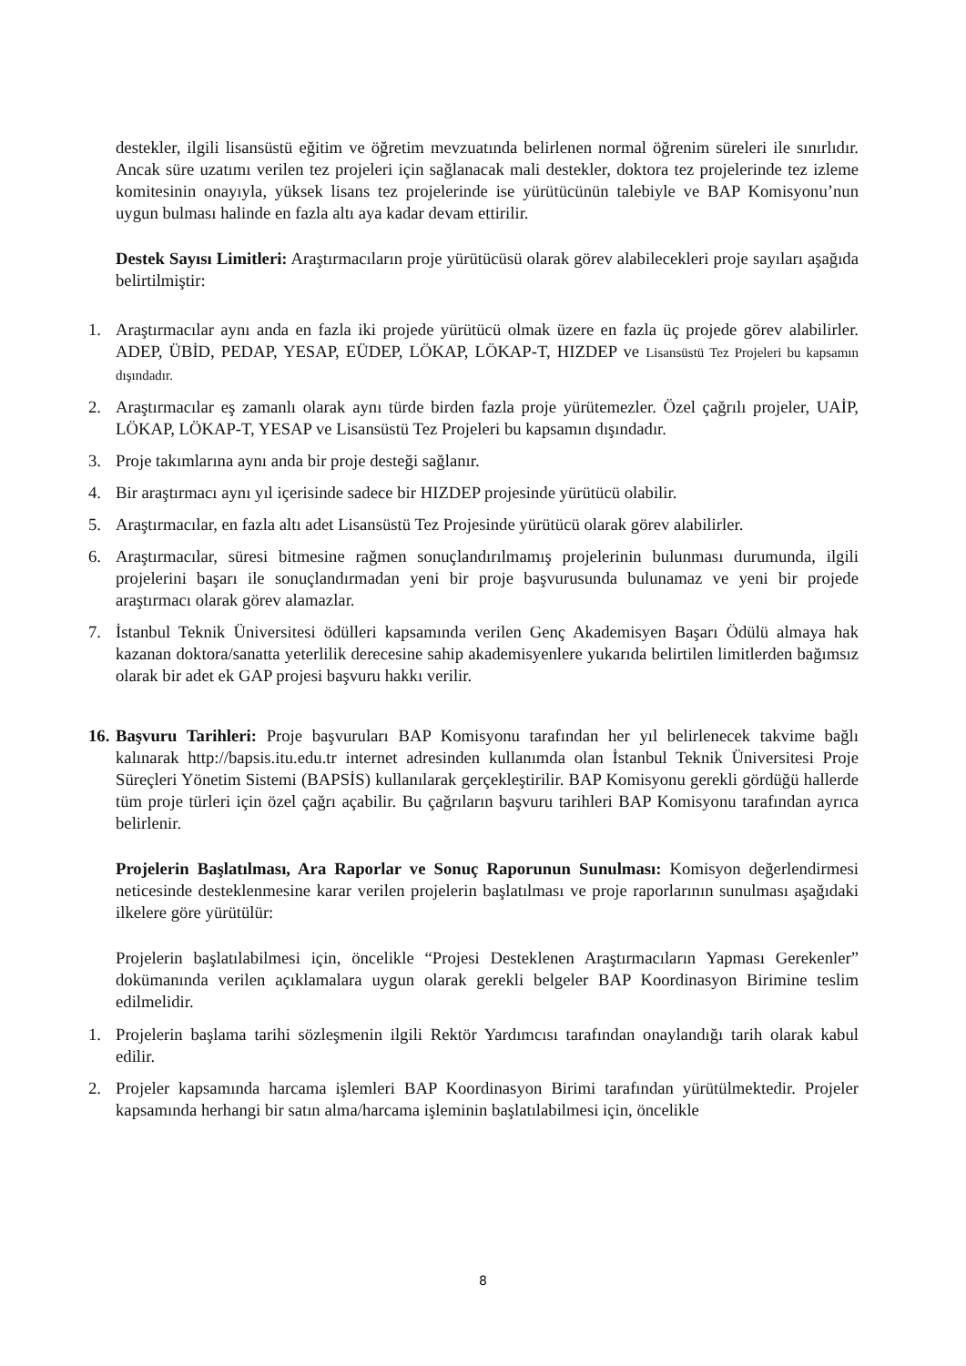destekler, ilgili lisansüstü eğitim ve öğretim mevzuatında belirlenen normal öğrenim süreleri ile sınırlıdır. Ancak süre uzatımı verilen tez projeleri için sağlanacak mali destekler, doktora tez projelerinde tez izleme komitesinin onayıyla, yüksek lisans tez projelerinde ise yürütücünün talebiyle ve BAP Komisyonu’nun uygun bulması halinde en fazla altı aya kadar devam ettirilir.
Destek Sayısı Limitleri: Araştırmacıların proje yürütücüsü olarak görev alabilecekleri proje sayıları aşağıda belirtilmiştir:
1. Araştırmacılar aynı anda en fazla iki projede yürütücü olmak üzere en fazla üç projede görev alabilirler. ADEP, ÜBİD, PEDAP, YESAP, EÜDEP, LÖKAP, LÖKAP-T, HIZDEP ve Lisansüstü Tez Projeleri bu kapsamın dışındadır.
2. Araştırmacılar eş zamanlı olarak aynı türde birden fazla proje yürütemezler. Özel çağrılı projeler, UAİP, LÖKAP, LÖKAP-T, YESAP ve Lisansüstü Tez Projeleri bu kapsamın dışındadır.
3. Proje takımlarına aynı anda bir proje desteği sağlanır.
4. Bir araştırmacı aynı yıl içerisinde sadece bir HIZDEP projesinde yürütücü olabilir.
5. Araştırmacılar, en fazla altı adet Lisansüstü Tez Projesinde yürütücü olarak görev alabilirler.
6. Araştırmacılar, süresi bitmesine rağmen sonuçlandırılmamış projelerinin bulunması durumunda, ilgili projelerini başarı ile sonuçlandırmadan yeni bir proje başvurusunda bulunamaz ve yeni bir projede araştırmacı olarak görev alamazlar.
7. İstanbul Teknik Üniversitesi ödülleri kapsamında verilen Genç Akademisyen Başarı Ödülü almaya hak kazanan doktora/sanatta yeterlilik derecesine sahip akademisyenlere yukarıda belirtilen limitlerden bağımsız olarak bir adet ek GAP projesi başvuru hakkı verilir.
16. Başvuru Tarihleri: Proje başvuruları BAP Komisyonu tarafından her yıl belirlenecek takvime bağlı kalınarak http://bapsis.itu.edu.tr internet adresinden kullanımda olan İstanbul Teknik Üniversitesi Proje Süreçleri Yönetim Sistemi (BAPSİS) kullanılarak gerçekleştirilir. BAP Komisyonu gerekli gördüğü hallerde tüm proje türleri için özel çağrı açabilir. Bu çağrıların başvuru tarihleri BAP Komisyonu tarafından ayrıca belirlenir.
Projelerin Başlatılması, Ara Raporlar ve Sonuç Raporunun Sunulması: Komisyon değerlendirmesi neticesinde desteklenmesine karar verilen projelerin başlatılması ve proje raporlarının sunulması aşağıdaki ilkelere göre yürütülür:
Projelerin başlatılabilmesi için, öncelikle “Projesi Desteklenen Araştırmacıların Yapması Gerekenler” dokümanında verilen açıklamalara uygun olarak gerekli belgeler BAP Koordinasyon Birimine teslim edilmelidir.
1. Projelerin başlama tarihi sözleşmenin ilgili Rektör Yardımcısı tarafından onaylandığı tarih olarak kabul edilir.
2. Projeler kapsamında harcama işlemleri BAP Koordinasyon Birimi tarafından yürütülmektedir. Projeler kapsamında herhangi bir satın alma/harcama işleminin başlatılabilmesi için, öncelikle
8